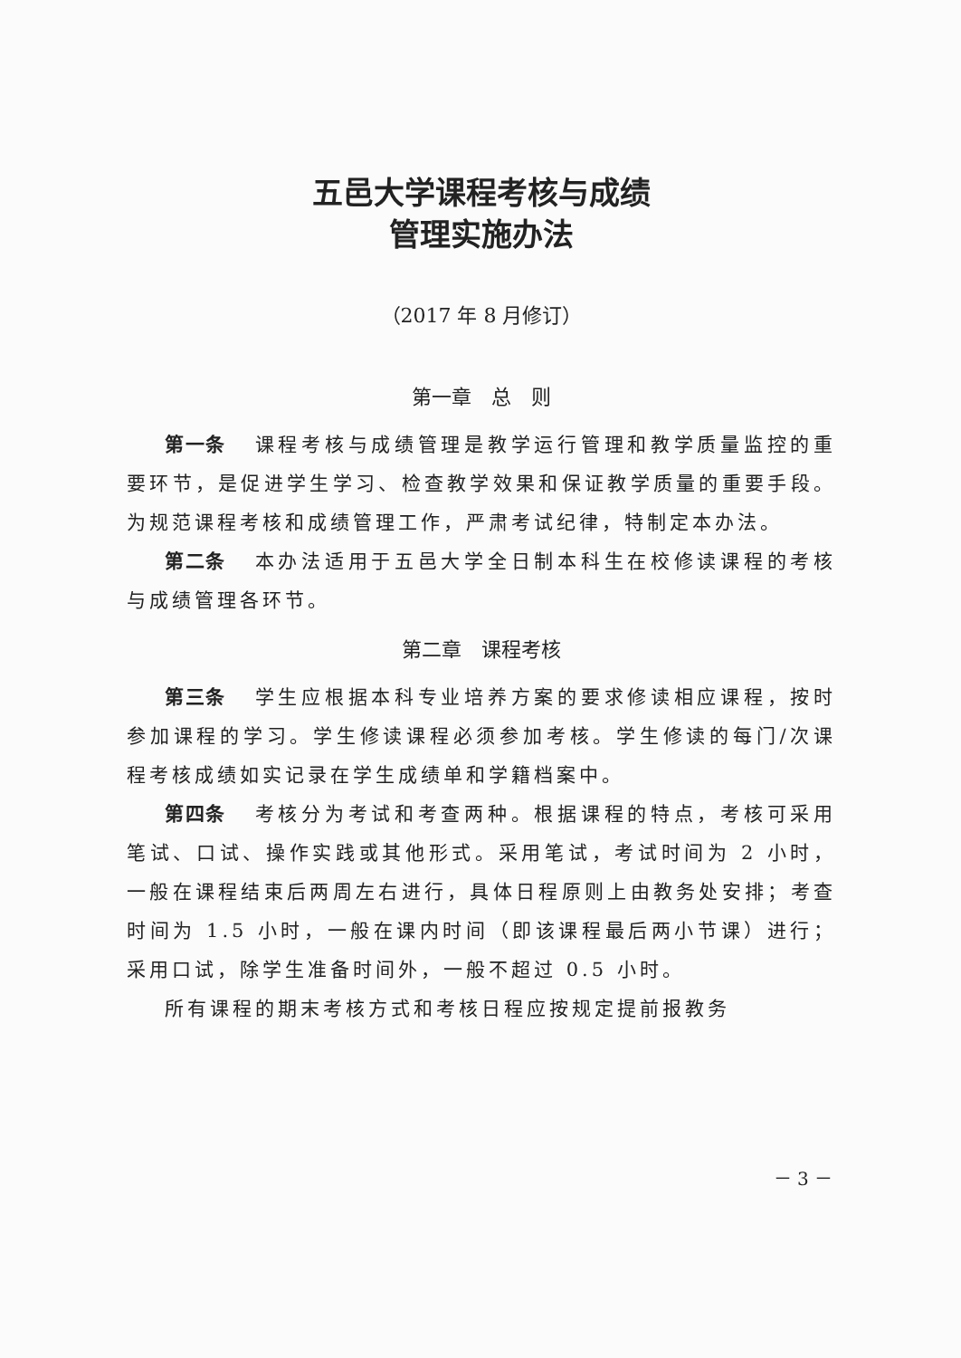五邑大学课程考核与成绩
管理实施办法
（2017 年 8 月修订）
第一章　总　则
第一条 课程考核与成绩管理是教学运行管理和教学质量监控的重要环节，是促进学生学习、检查教学效果和保证教学质量的重要手段。为规范课程考核和成绩管理工作，严肃考试纪律，特制定本办法。
第二条 本办法适用于五邑大学全日制本科生在校修读课程的考核与成绩管理各环节。
第二章　课程考核
第三条 学生应根据本科专业培养方案的要求修读相应课程，按时参加课程的学习。学生修读课程必须参加考核。学生修读的每门/次课程考核成绩如实记录在学生成绩单和学籍档案中。
第四条 考核分为考试和考查两种。根据课程的特点，考核可采用笔试、口试、操作实践或其他形式。采用笔试，考试时间为 2 小时，一般在课程结束后两周左右进行，具体日程原则上由教务处安排；考查时间为 1.5 小时，一般在课内时间（即该课程最后两小节课）进行；采用口试，除学生准备时间外，一般不超过 0.5 小时。
所有课程的期末考核方式和考核日程应按规定提前报教务
－ 3 －